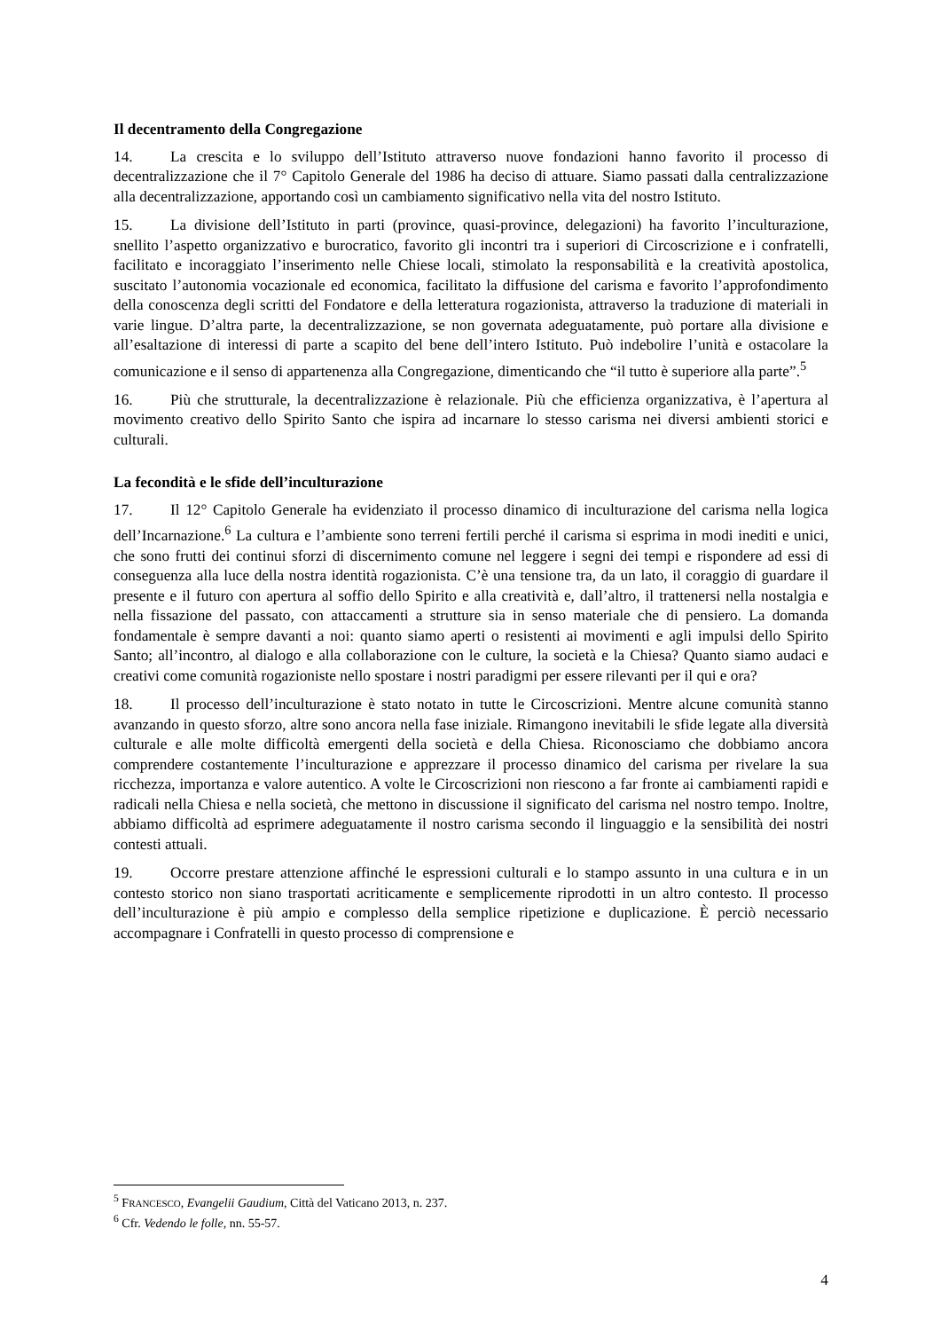Il decentramento della Congregazione
14. La crescita e lo sviluppo dell’Istituto attraverso nuove fondazioni hanno favorito il processo di decentralizzazione che il 7° Capitolo Generale del 1986 ha deciso di attuare. Siamo passati dalla centralizzazione alla decentralizzazione, apportando così un cambiamento significativo nella vita del nostro Istituto.
15. La divisione dell’Istituto in parti (province, quasi-province, delegazioni) ha favorito l’inculturazione, snellito l’aspetto organizzativo e burocratico, favorito gli incontri tra i superiori di Circoscrizione e i confratelli, facilitato e incoraggiato l’inserimento nelle Chiese locali, stimolato la responsabilità e la creatività apostolica, suscitato l’autonomia vocazionale ed economica, facilitato la diffusione del carisma e favorito l’approfondimento della conoscenza degli scritti del Fondatore e della letteratura rogazionista, attraverso la traduzione di materiali in varie lingue. D’altra parte, la decentralizzazione, se non governata adeguatamente, può portare alla divisione e all’esaltazione di interessi di parte a scapito del bene dell’intero Istituto. Può indebolire l’unità e ostacolare la comunicazione e il senso di appartenenza alla Congregazione, dimenticando che “il tutto è superiore alla parte”.<sup>5</sup>
16. Più che strutturale, la decentralizzazione è relazionale. Più che efficienza organizzativa, è l’apertura al movimento creativo dello Spirito Santo che ispira ad incarnare lo stesso carisma nei diversi ambienti storici e culturali.
La fecondità e le sfide dell’inculturazione
17. Il 12° Capitolo Generale ha evidenziato il processo dinamico di inculturazione del carisma nella logica dell’Incarnazione.<sup>6</sup> La cultura e l’ambiente sono terreni fertili perché il carisma si esprima in modi inediti e unici, che sono frutti dei continui sforzi di discernimento comune nel leggere i segni dei tempi e rispondere ad essi di conseguenza alla luce della nostra identità rogazionista. C’è una tensione tra, da un lato, il coraggio di guardare il presente e il futuro con apertura al soffio dello Spirito e alla creatività e, dall’altro, il trattenersi nella nostalgia e nella fissazione del passato, con attaccamenti a strutture sia in senso materiale che di pensiero. La domanda fondamentale è sempre davanti a noi: quanto siamo aperti o resistenti ai movimenti e agli impulsi dello Spirito Santo; all’incontro, al dialogo e alla collaborazione con le culture, la società e la Chiesa? Quanto siamo audaci e creativi come comunità rogazioniste nello spostare i nostri paradigmi per essere rilevanti per il qui e ora?
18. Il processo dell’inculturazione è stato notato in tutte le Circoscrizioni. Mentre alcune comunità stanno avanzando in questo sforzo, altre sono ancora nella fase iniziale. Rimangono inevitabili le sfide legate alla diversità culturale e alle molte difficoltà emergenti della società e della Chiesa. Riconosciamo che dobbiamo ancora comprendere costantemente l’inculturazione e apprezzare il processo dinamico del carisma per rivelare la sua ricchezza, importanza e valore autentico. A volte le Circoscrizioni non riescono a far fronte ai cambiamenti rapidi e radicali nella Chiesa e nella società, che mettono in discussione il significato del carisma nel nostro tempo. Inoltre, abbiamo difficoltà ad esprimere adeguatamente il nostro carisma secondo il linguaggio e la sensibilità dei nostri contesti attuali.
19. Occorre prestare attenzione affinché le espressioni culturali e lo stampo assunto in una cultura e in un contesto storico non siano trasportati acriticamente e semplicemente riprodotti in un altro contesto. Il processo dell’inculturazione è più ampio e complesso della semplice ripetizione e duplicazione. È perciò necessario accompagnare i Confratelli in questo processo di comprensione e
<sup>5</sup> FRANCESCO, Evangelii Gaudium, Città del Vaticano 2013, n. 237.
<sup>6</sup> Cfr. Vedendo le folle, nn. 55-57.
4